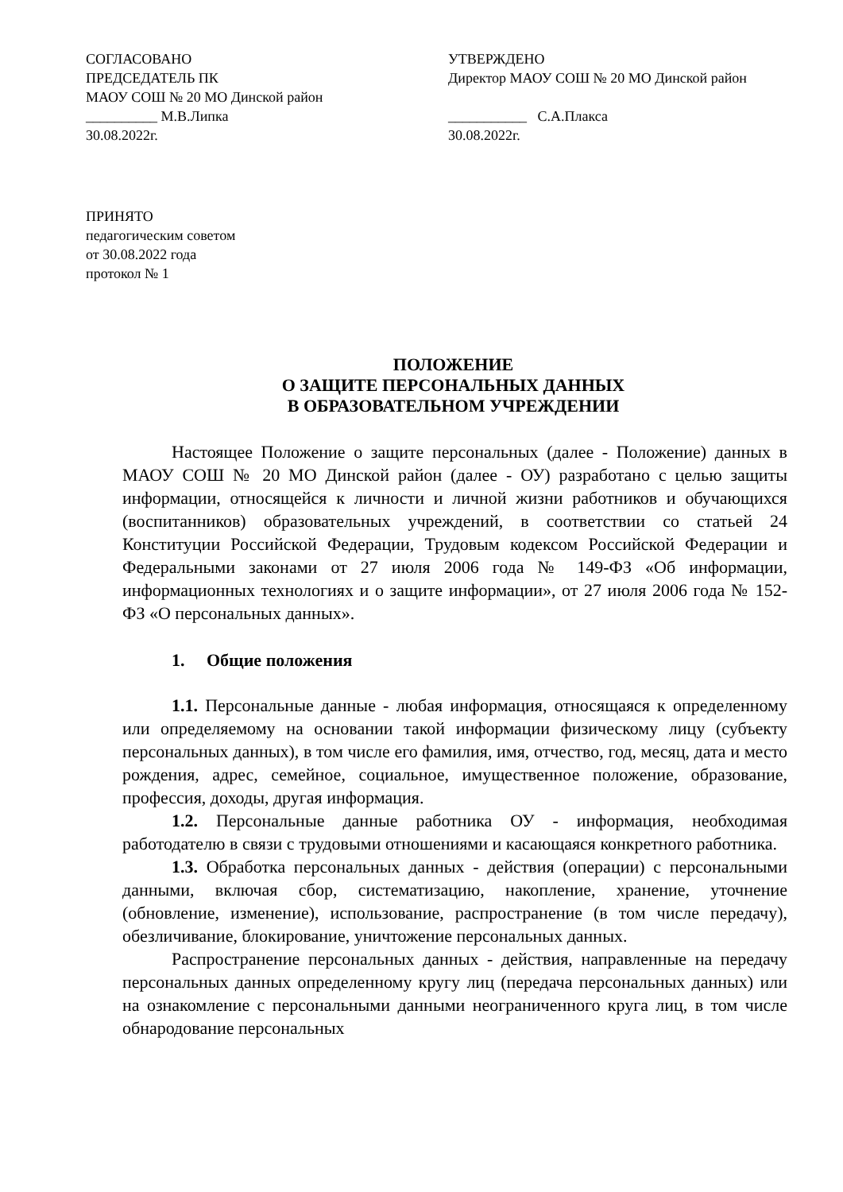СОГЛАСОВАНО
ПРЕДСЕДАТЕЛЬ ПК
МАОУ СОШ № 20 МО Динской район
__________ М.В.Липка
30.08.2022г.
УТВЕРЖДЕНО
Директор МАОУ СОШ № 20 МО Динской район
___________ С.А.Плакса
30.08.2022г.
ПРИНЯТО
педагогическим советом
от 30.08.2022 года
протокол № 1
ПОЛОЖЕНИЕ
О ЗАЩИТЕ ПЕРСОНАЛЬНЫХ ДАННЫХ
В ОБРАЗОВАТЕЛЬНОМ УЧРЕЖДЕНИИ
Настоящее Положение о защите персональных (далее - Положение) данных в МАОУ СОШ № 20 МО Динской район (далее - ОУ) разработано с целью защиты информации, относящейся к личности и личной жизни работников и обучающихся (воспитанников) образовательных учреждений, в соответствии со статьей 24 Конституции Российской Федерации, Трудовым кодексом Российской Федерации и Федеральными законами от 27 июля 2006 года № 149-ФЗ «Об информации, информационных технологиях и о защите информации», от 27 июля 2006 года № 152-ФЗ «О персональных данных».
1. Общие положения
1.1. Персональные данные - любая информация, относящаяся к определенному или определяемому на основании такой информации физическому лицу (субъекту персональных данных), в том числе его фамилия, имя, отчество, год, месяц, дата и место рождения, адрес, семейное, социальное, имущественное положение, образование, профессия, доходы, другая информация.
1.2. Персональные данные работника ОУ - информация, необходимая работодателю в связи с трудовыми отношениями и касающаяся конкретного работника.
1.3. Обработка персональных данных - действия (операции) с персональными данными, включая сбор, систематизацию, накопление, хранение, уточнение (обновление, изменение), использование, распространение (в том числе передачу), обезличивание, блокирование, уничтожение персональных данных.
Распространение персональных данных - действия, направленные на передачу персональных данных определенному кругу лиц (передача персональных данных) или на ознакомление с персональными данными неограниченного круга лиц, в том числе обнародование персональных